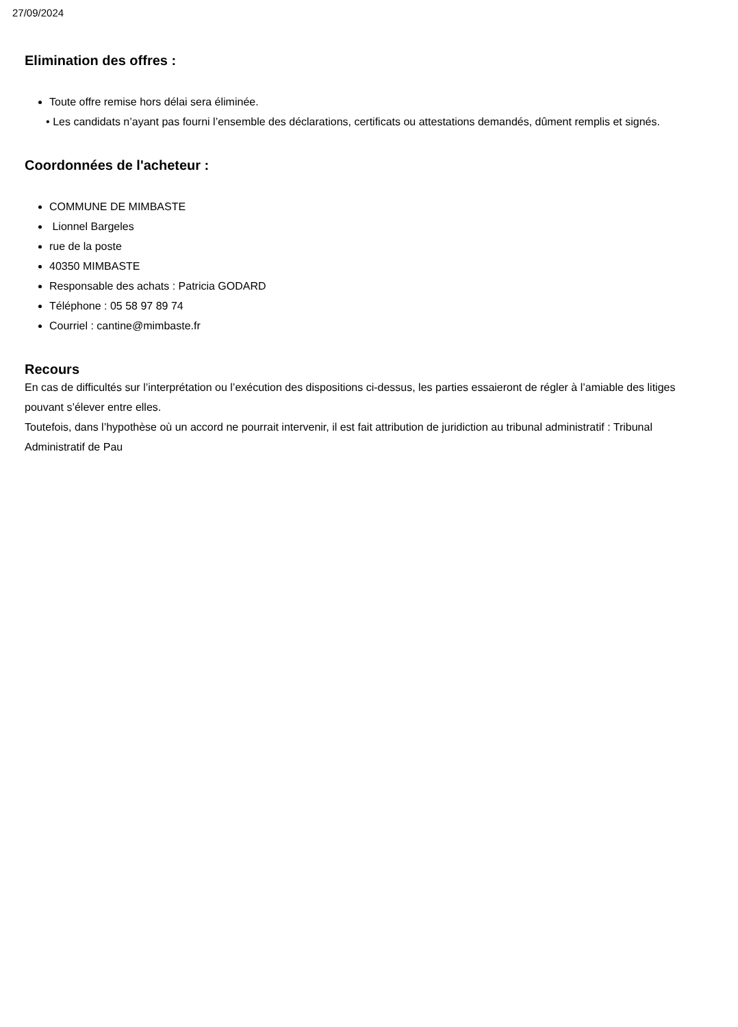27/09/2024
Elimination des offres :
Toute offre remise hors délai sera éliminée.
• Les candidats n’ayant pas fourni l’ensemble des déclarations, certificats ou attestations demandés, dûment remplis et signés.
Coordonnées de l'acheteur :
COMMUNE DE MIMBASTE
Lionnel Bargeles
rue de la poste
40350 MIMBASTE
Responsable des achats : Patricia GODARD
Téléphone : 05 58 97 89 74
Courriel : cantine@mimbaste.fr
Recours
En cas de difficultés sur l’interprétation ou l’exécution des dispositions ci-dessus, les parties essaieront de régler à l’amiable des litiges pouvant s’élever entre elles.
Toutefois, dans l’hypothèse où un accord ne pourrait intervenir, il est fait attribution de juridiction au tribunal administratif : Tribunal Administratif de Pau